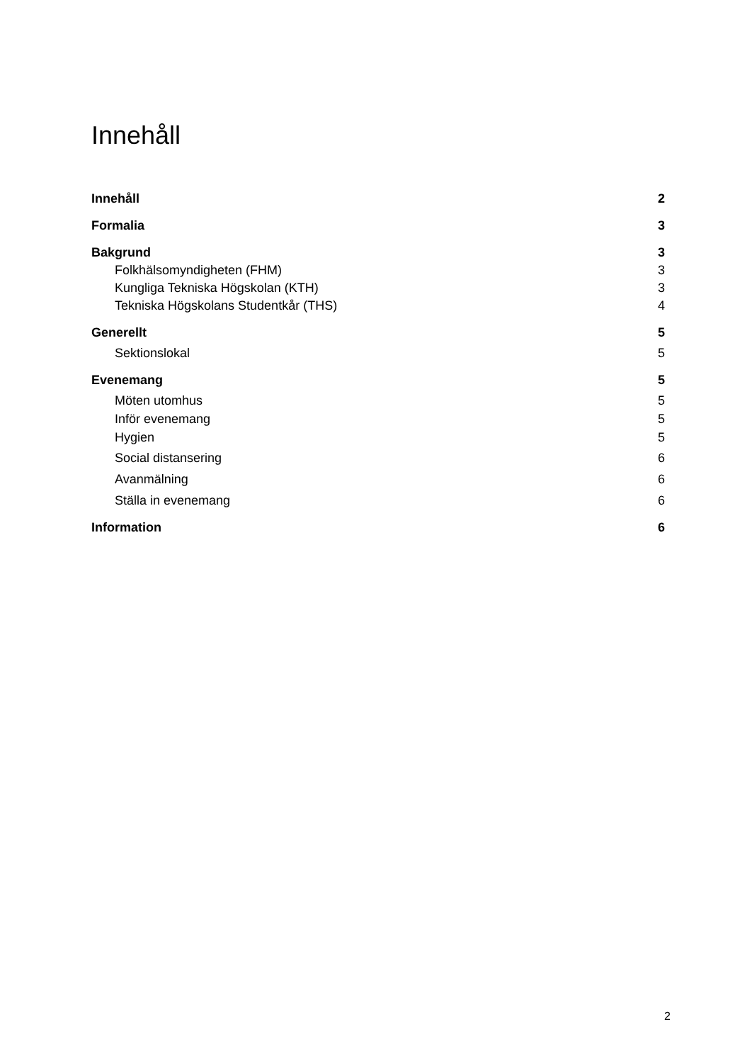Innehåll
Innehåll 2
Formalia 3
Bakgrund 3
Folkhälsomyndigheten (FHM) 3
Kungliga Tekniska Högskolan (KTH) 3
Tekniska Högskolans Studentkår (THS) 4
Generellt 5
Sektionslokal 5
Evenemang 5
Möten utomhus 5
Inför evenemang 5
Hygien 5
Social distansering 6
Avanmälning 6
Ställa in evenemang 6
Information 6
2